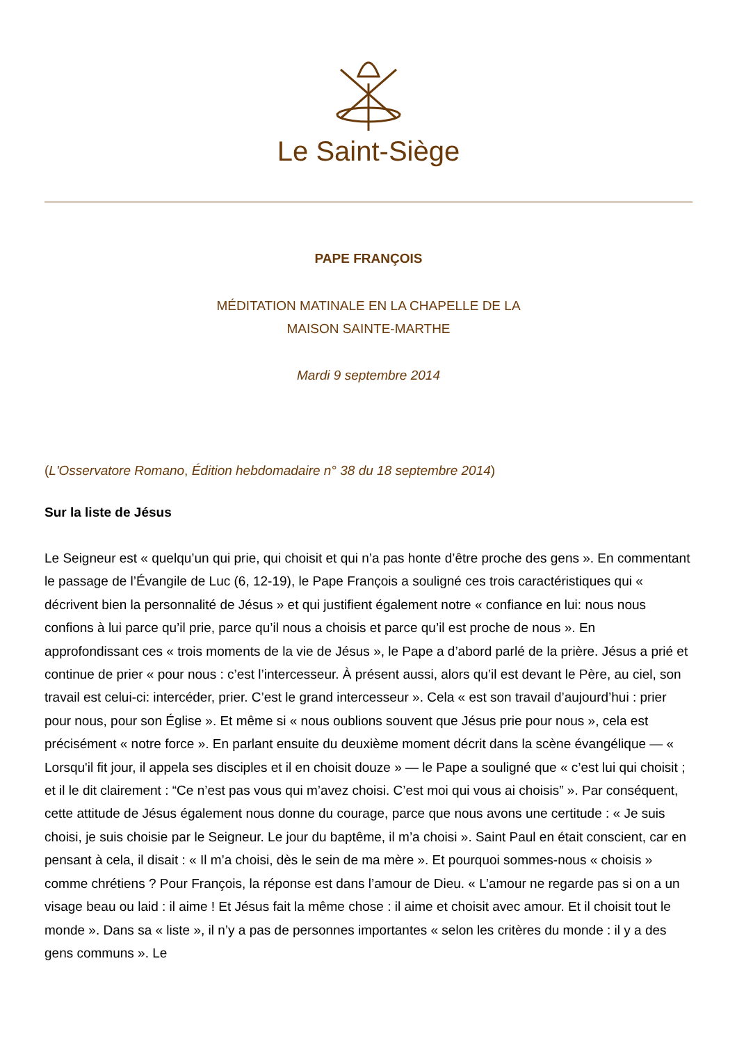Le Saint-Siège
PAPE FRANÇOIS
MÉDITATION MATINALE EN LA CHAPELLE DE LA
MAISON SAINTE-MARTHE
Mardi 9 septembre 2014
(L'Osservatore Romano, Édition hebdomadaire n° 38 du 18 septembre 2014)
Sur la liste de Jésus
Le Seigneur est « quelqu’un qui prie, qui choisit et qui n’a pas honte d’être proche des gens ». En commentant le passage de l’Évangile de Luc (6, 12-19), le Pape François a souligné ces trois caractéristiques qui « décrivent bien la personnalité de Jésus » et qui justifient également notre « confiance en lui: nous nous confions à lui parce qu’il prie, parce qu’il nous a choisis et parce qu’il est proche de nous ». En approfondissant ces « trois moments de la vie de Jésus », le Pape a d’abord parlé de la prière. Jésus a prié et continue de prier « pour nous : c’est l’intercesseur. À présent aussi, alors qu’il est devant le Père, au ciel, son travail est celui-ci: intercéder, prier. C’est le grand intercesseur ». Cela « est son travail d’aujourd’hui : prier pour nous, pour son Église ». Et même si « nous oublions souvent que Jésus prie pour nous », cela est précisément « notre force ». En parlant ensuite du deuxième moment décrit dans la scène évangélique — « Lorsqu'il fit jour, il appela ses disciples et il en choisit douze » — le Pape a souligné que « c’est lui qui choisit ; et il le dit clairement : “Ce n’est pas vous qui m’avez choisi. C’est moi qui vous ai choisis” ». Par conséquent, cette attitude de Jésus également nous donne du courage, parce que nous avons une certitude : « Je suis choisi, je suis choisie par le Seigneur. Le jour du baptême, il m’a choisi ». Saint Paul en était conscient, car en pensant à cela, il disait : « Il m’a choisi, dès le sein de ma mère ». Et pourquoi sommes-nous « choisis » comme chrétiens ? Pour François, la réponse est dans l’amour de Dieu. « L’amour ne regarde pas si on a un visage beau ou laid : il aime ! Et Jésus fait la même chose : il aime et choisit avec amour. Et il choisit tout le monde ». Dans sa « liste », il n’y a pas de personnes importantes « selon les critères du monde : il y a des gens communs ». Le